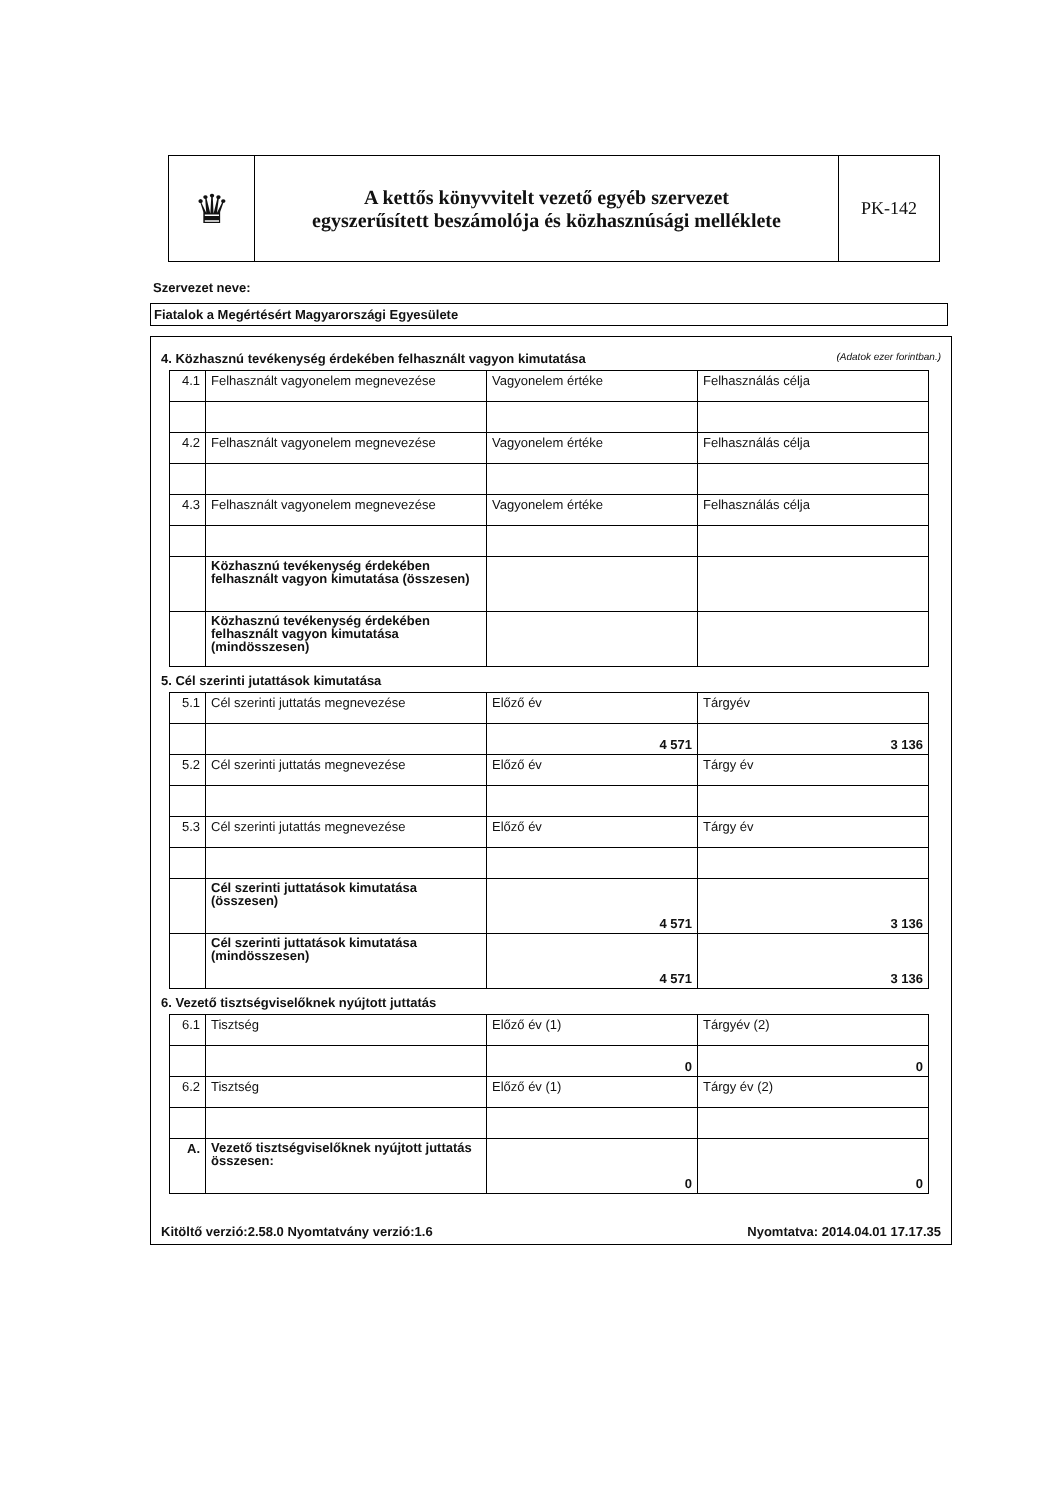♛
A kettős könyvvitelt vezető egyéb szervezet
egyszerűsített beszámolója és közhasznúsági melléklete
PK-142
Szervezet neve:
Fiatalok a Megértésért Magyarországi Egyesülete
4. Közhasznú tevékenység érdekében felhasznált vagyon kimutatása (Adatok ezer forintban.)
| 4.1 | Felhasznált vagyonelem megnevezése | Vagyonelem értéke | Felhasználás célja |
| 4.2 | Felhasznált vagyonelem megnevezése | Vagyonelem értéke | Felhasználás célja |
| 4.3 | Felhasznált vagyonelem megnevezése | Vagyonelem értéke | Felhasználás célja |
| | Közhasznú tevékenység érdekében felhasznált vagyon kimutatása (összesen) | | |
| | Közhasznú tevékenység érdekében felhasznált vagyon kimutatása (mindösszesen) | | |
5. Cél szerinti jutattások kimutatása
| 5.1 | Cél szerinti juttatás megnevezése | Előző év | Tárgyév |
| | | 4 571 | 3 136 |
| 5.2 | Cél szerinti juttatás megnevezése | Előző év | Tárgy év |
| 5.3 | Cél szerinti jutattás megnevezése | Előző év | Tárgy év |
| | Cél szerinti juttatások kimutatása (összesen) | 4 571 | 3 136 |
| | Cél szerinti juttatások kimutatása (mindösszesen) | 4 571 | 3 136 |
6. Vezető tisztségviselőknek nyújtott juttatás
| 6.1 | Tisztség | Előző év (1) | Tárgyév (2) |
| | | 0 | 0 |
| 6.2 | Tisztség | Előző év (1) | Tárgy év (2) |
| A. | Vezető tisztségviselőknek nyújtott juttatás összesen: | 0 | 0 |
Kitöltő verzió:2.58.0 Nyomtatvány verzió:1.6 Nyomtatva: 2014.04.01 17.17.35